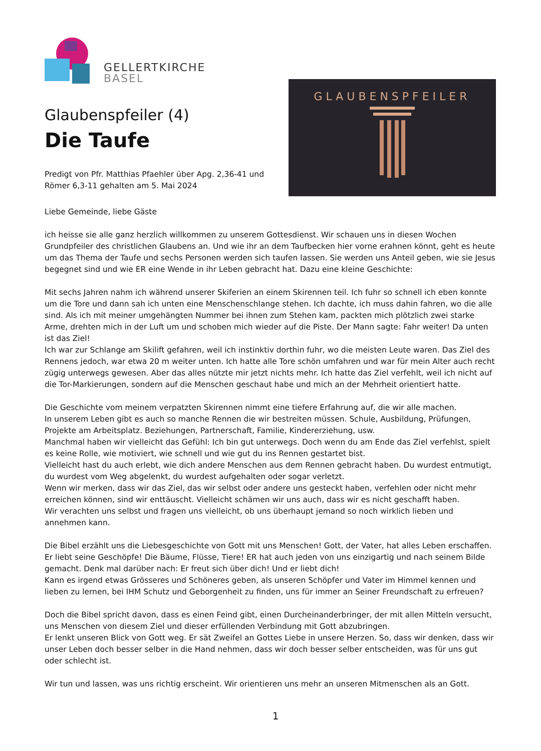GELLERTKIRCHE
BASEL
Glaubenspfeiler (4)
Die Taufe
Predigt von Pfr. Matthias Pfaehler über Apg. 2,36-41 und
Römer 6,3-11 gehalten am 5. Mai 2024
GLAUBENSPFEILER
Liebe Gemeinde, liebe Gäste
ich heisse sie alle ganz herzlich willkommen zu unserem Gottesdienst. Wir schauen uns in diesen Wochen Grundpfeiler des christlichen Glaubens an. Und wie ihr an dem Taufbecken hier vorne erahnen könnt, geht es heute um das Thema der Taufe und sechs Personen werden sich taufen lassen. Sie werden uns Anteil geben, wie sie Jesus begegnet sind und wie ER eine Wende in ihr Leben gebracht hat. Dazu eine kleine Geschichte:
Mit sechs Jahren nahm ich während unserer Skiferien an einem Skirennen teil. Ich fuhr so schnell ich eben konnte um die Tore und dann sah ich unten eine Menschenschlange stehen. Ich dachte, ich muss dahin fahren, wo die alle sind. Als ich mit meiner umgehängten Nummer bei ihnen zum Stehen kam, packten mich plötzlich zwei starke Arme, drehten mich in der Luft um und schoben mich wieder auf die Piste. Der Mann sagte: Fahr weiter! Da unten ist das Ziel!
Ich war zur Schlange am Skilift gefahren, weil ich instinktiv dorthin fuhr, wo die meisten Leute waren. Das Ziel des Rennens jedoch, war etwa 20 m weiter unten. Ich hatte alle Tore schön umfahren und war für mein Alter auch recht zügig unterwegs gewesen. Aber das alles nützte mir jetzt nichts mehr. Ich hatte das Ziel verfehlt, weil ich nicht auf die Tor-Markierungen, sondern auf die Menschen geschaut habe und mich an der Mehrheit orientiert hatte.
Die Geschichte vom meinem verpatzten Skirennen nimmt eine tiefere Erfahrung auf, die wir alle machen.
In unserem Leben gibt es auch so manche Rennen die wir bestreiten müssen. Schule, Ausbildung, Prüfungen, Projekte am Arbeitsplatz. Beziehungen, Partnerschaft, Familie, Kindererziehung, usw.
Manchmal haben wir vielleicht das Gefühl: Ich bin gut unterwegs. Doch wenn du am Ende das Ziel verfehlst, spielt es keine Rolle, wie motiviert, wie schnell und wie gut du ins Rennen gestartet bist.
Vielleicht hast du auch erlebt, wie dich andere Menschen aus dem Rennen gebracht haben. Du wurdest entmutigt, du wurdest vom Weg abgelenkt, du wurdest aufgehalten oder sogar verletzt.
Wenn wir merken, dass wir das Ziel, das wir selbst oder andere uns gesteckt haben, verfehlen oder nicht mehr erreichen können, sind wir enttäuscht. Vielleicht schämen wir uns auch, dass wir es nicht geschafft haben.
Wir verachten uns selbst und fragen uns vielleicht, ob uns überhaupt jemand so noch wirklich lieben und annehmen kann.
Die Bibel erzählt uns die Liebesgeschichte von Gott mit uns Menschen! Gott, der Vater, hat alles Leben erschaffen. Er liebt seine Geschöpfe! Die Bäume, Flüsse, Tiere! ER hat auch jeden von uns einzigartig und nach seinem Bilde gemacht. Denk mal darüber nach: Er freut sich über dich! Und er liebt dich!
Kann es irgend etwas Grösseres und Schöneres geben, als unseren Schöpfer und Vater im Himmel kennen und lieben zu lernen, bei IHM Schutz und Geborgenheit zu finden, uns für immer an Seiner Freundschaft zu erfreuen?
Doch die Bibel spricht davon, dass es einen Feind gibt, einen Durcheinanderbringer, der mit allen Mitteln versucht, uns Menschen von diesem Ziel und dieser erfüllenden Verbindung mit Gott abzubringen.
Er lenkt unseren Blick von Gott weg. Er sät Zweifel an Gottes Liebe in unsere Herzen. So, dass wir denken, dass wir unser Leben doch besser selber in die Hand nehmen, dass wir doch besser selber entscheiden, was für uns gut oder schlecht ist.
Wir tun und lassen, was uns richtig erscheint. Wir orientieren uns mehr an unseren Mitmenschen als an Gott.
1